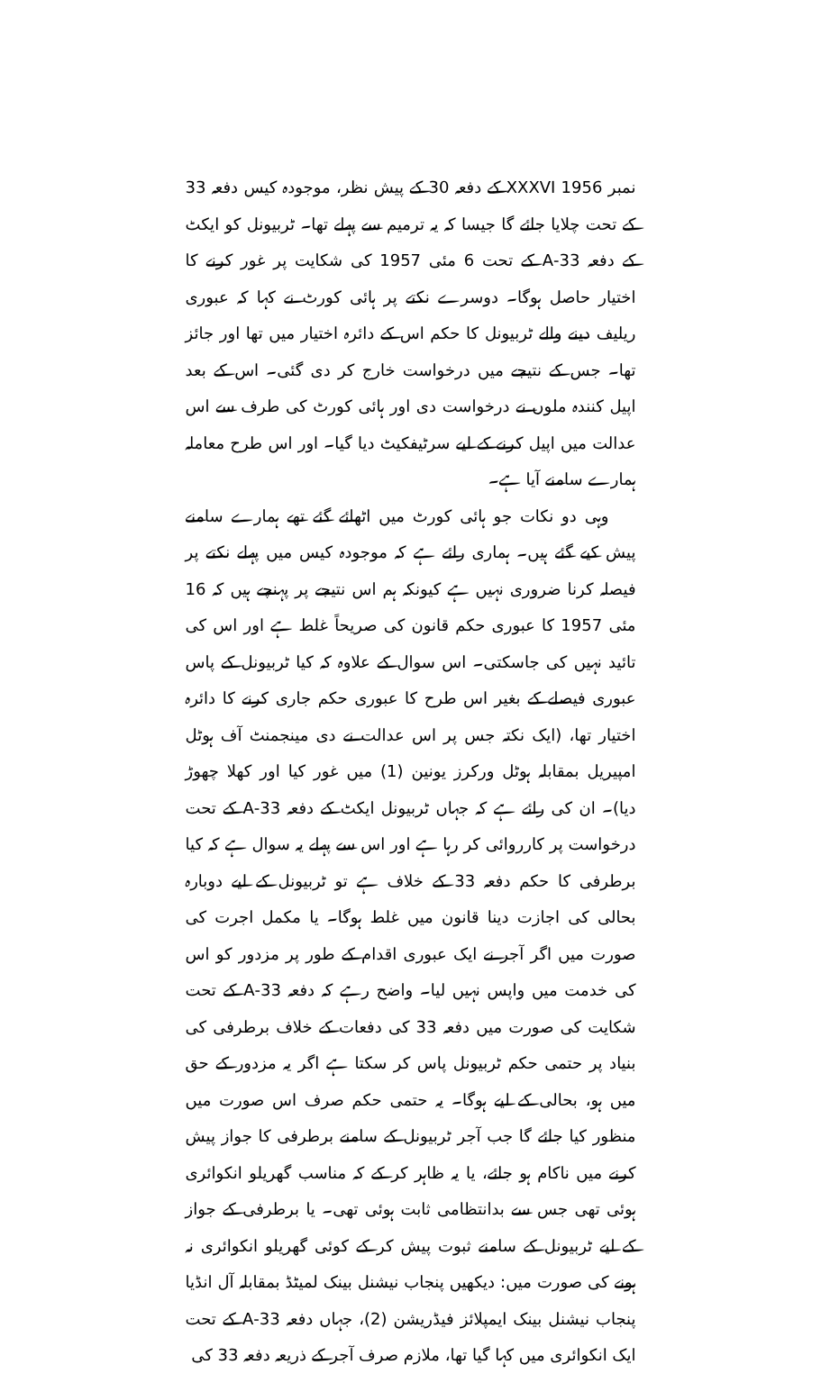نمبر XXXVI 1956 کے دفعہ 30 کے پیش نظر، موجودہ کیس دفعہ 33 کے تحت چلایا جائے گا جیسا کہ یہ ترمیم سے پہلے تھا۔ ٹربیونل کو ایکٹ کے دفعہ 33-A کے تحت 6 مئی 1957 کی شکایت پر غور کرنے کا اختیار حاصل ہوگا۔ دوسرے نکتے پر ہائی کورٹ نے کہا کہ عبوری ریلیف دینے والے ٹربیونل کا حکم اس کے دائرہ اختیار میں تھا اور جائز تھا۔ جس کے نتیجے میں درخواست خارج کر دی گئی۔ اس کے بعد اپیل کنندہ ملوں نے درخواست دی اور ہائی کورٹ کی طرف سے اس عدالت میں اپیل کرنے کے لیے سرٹیفکیٹ دیا گیا۔ اور اس طرح معاملہ ہمارے سامنے آیا ہے۔
وہی دو نکات جو ہائی کورٹ میں اٹھائے گئے تھے ہمارے سامنے پیش کیے گئے ہیں۔ ہماری رائے ہے کہ موجودہ کیس میں پہلے نکتے پر فیصلہ کرنا ضروری نہیں ہے کیونکہ ہم اس نتیجے پر پہنچے ہیں کہ 16 مئی 1957 کا عبوری حکم قانون کی صریحاً غلط ہے اور اس کی تائید نہیں کی جاسکتی۔ اس سوال کے علاوہ کہ کیا ٹربیونل کے پاس عبوری فیصلے کے بغیر اس طرح کا عبوری حکم جاری کرنے کا دائرہ اختیار تھا، (ایک نکتہ جس پر اس عدالت نے دی مینجمنٹ آف ہوٹل امپیریل بمقابلہ ہوٹل ورکرز یونین (1) میں غور کیا اور کھلا چھوڑ دیا)۔ ان کی رائے ہے کہ جہاں ٹربیونل ایکٹ کے دفعہ 33-A کے تحت درخواست پر کارروائی کر رہا ہے اور اس سے پہلے یہ سوال ہے کہ کیا برطرفی کا حکم دفعہ 33 کے خلاف ہے تو ٹربیونل کے لیے دوبارہ بحالی کی اجازت دینا قانون میں غلط ہوگا۔ یا مکمل اجرت کی صورت میں اگر آجر نے ایک عبوری اقدام کے طور پر مزدور کو اس کی خدمت میں واپس نہیں لیا۔ واضح رہے کہ دفعہ 33-A کے تحت شکایت کی صورت میں دفعہ 33 کی دفعات کے خلاف برطرفی کی بنیاد پر حتمی حکم ٹربیونل پاس کر سکتا ہے اگر یہ مزدور کے حق میں ہو، بحالی کے لیے ہوگا۔ یہ حتمی حکم صرف اس صورت میں منظور کیا جائے گا جب آجر ٹربیونل کے سامنے برطرفی کا جواز پیش کرنے میں ناکام ہو جائے، یا یہ ظاہر کر کے کہ مناسب گھریلو انکوائری ہوئی تھی جس سے بدانتظامی ثابت ہوئی تھی۔ یا برطرفی کے جواز کے لیے ٹربیونل کے سامنے ثبوت پیش کر کے کوئی گھریلو انکوائری نہ ہونے کی صورت میں: دیکھیں پنجاب نیشنل بینک لمیٹڈ بمقابلہ آل انڈیا پنجاب نیشنل بینک ایمپلائز فیڈریشن (2)، جہاں دفعہ 33-A کے تحت ایک انکوائری میں کہا گیا تھا، ملازم صرف آجر کے ذریعہ دفعہ 33 کی